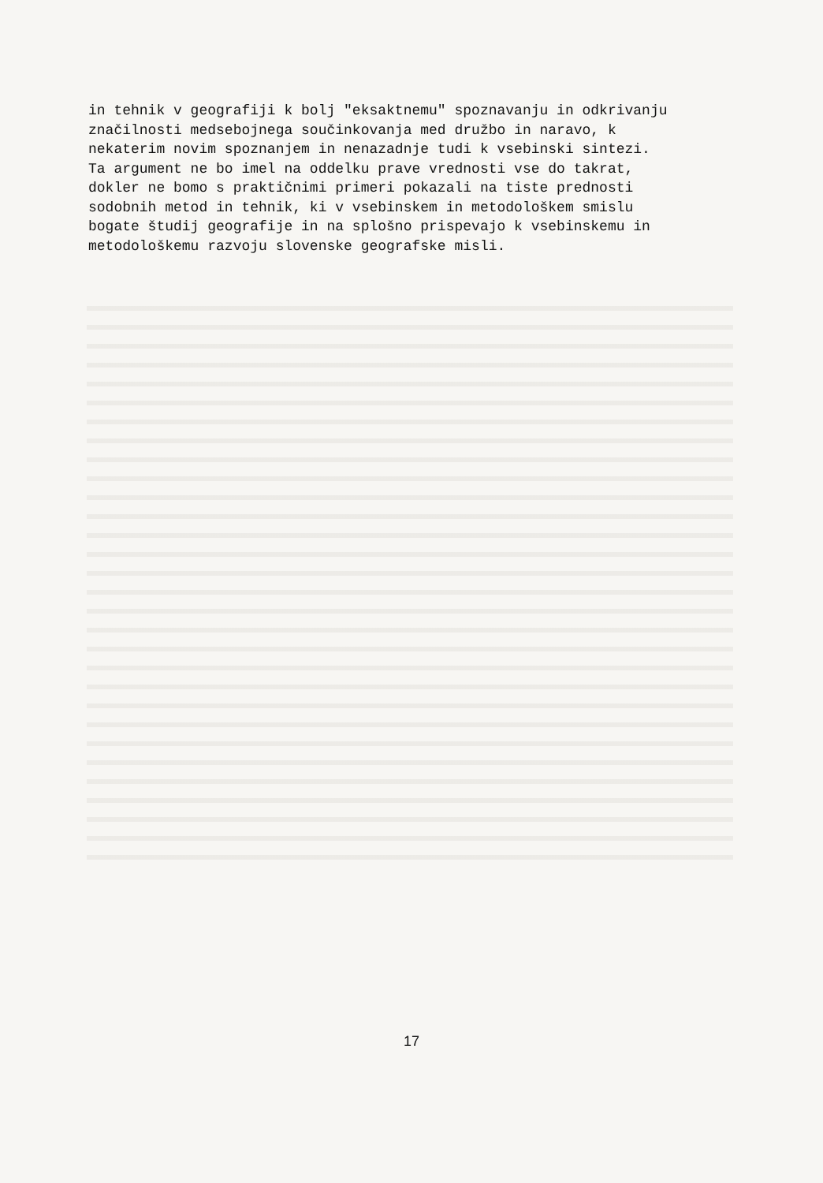in tehnik v geografiji k bolj "eksaktnemu" spoznavanju in odkrivanju značilnosti medsebojnega součinkovanja med družbo in naravo, k nekaterim novim spoznanjem in nenazadnje tudi k vsebinski sintezi. Ta argument ne bo imel na oddelku prave vrednosti vse do takrat, dokler ne bomo s praktičnimi primeri pokazali na tiste prednosti sodobnih metod in tehnik, ki v vsebinskem in metodološkem smislu bogate študij geografije in na splošno prispevajo k vsebinskemu in metodološkemu razvoju slovenske geografske misli.
17